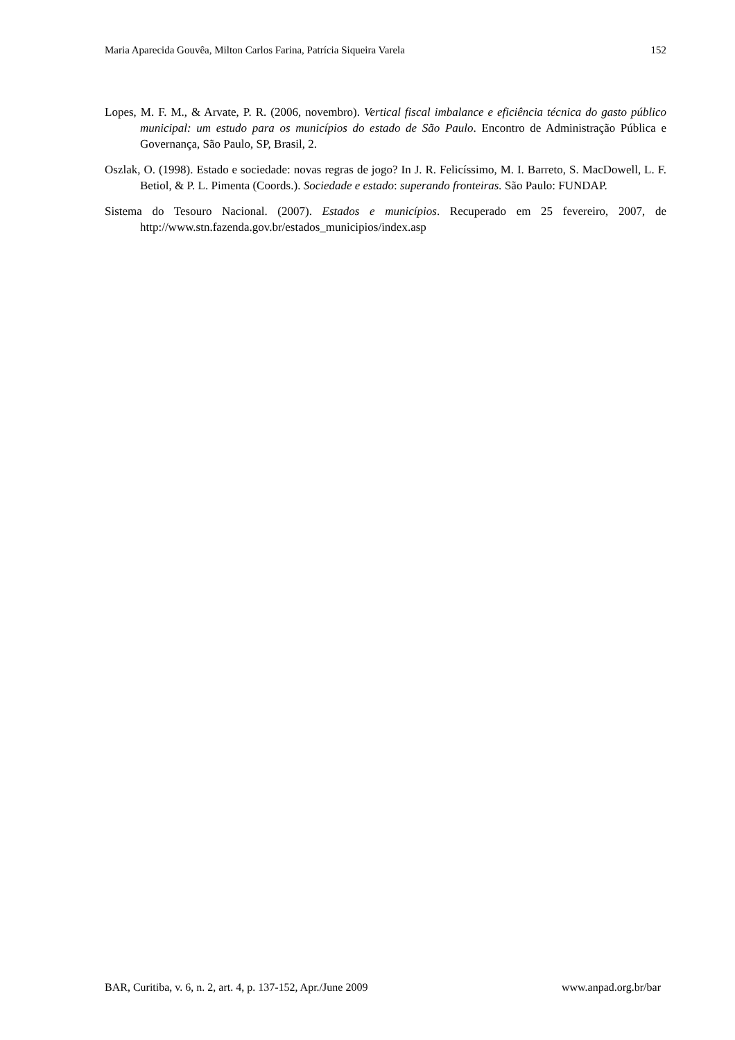Maria Aparecida Gouvêa, Milton Carlos Farina, Patrícia Siqueira Varela 152
Lopes, M. F. M., & Arvate, P. R. (2006, novembro). Vertical fiscal imbalance e eficiência técnica do gasto público municipal: um estudo para os municípios do estado de São Paulo. Encontro de Administração Pública e Governança, São Paulo, SP, Brasil, 2.
Oszlak, O. (1998). Estado e sociedade: novas regras de jogo? In J. R. Felicíssimo, M. I. Barreto, S. MacDowell, L. F. Betiol, & P. L. Pimenta (Coords.). Sociedade e estado: superando fronteiras. São Paulo: FUNDAP.
Sistema do Tesouro Nacional. (2007). Estados e municípios. Recuperado em 25 fevereiro, 2007, de http://www.stn.fazenda.gov.br/estados_municipios/index.asp
BAR, Curitiba, v. 6, n. 2, art. 4, p. 137-152, Apr./June 2009 www.anpad.org.br/bar